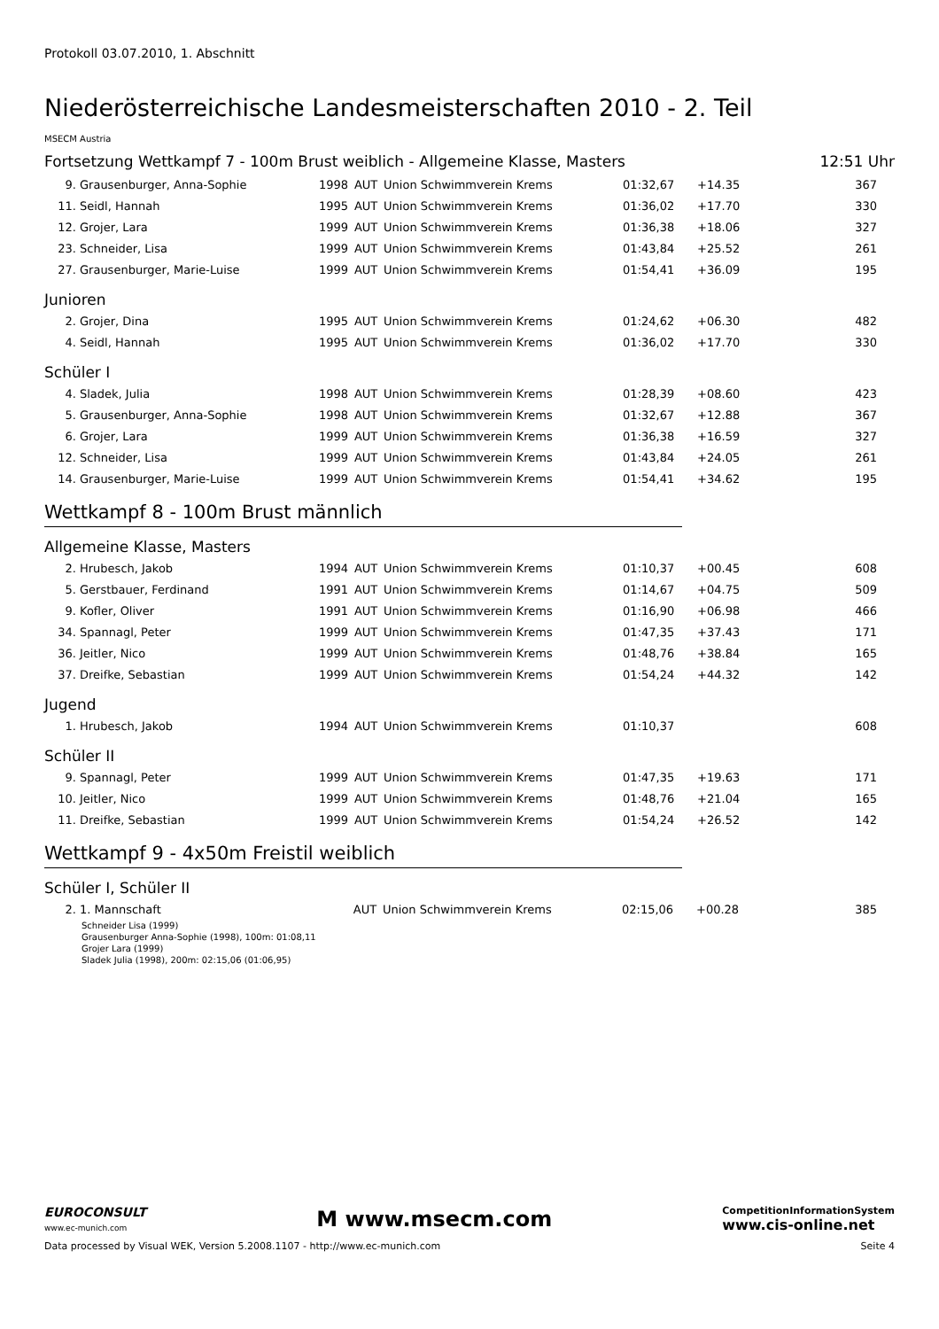Protokoll 03.07.2010, 1. Abschnitt
Niederösterreichische Landesmeisterschaften 2010 - 2. Teil
MSECM Austria
Fortsetzung Wettkampf 7 - 100m Brust weiblich - Allgemeine Klasse, Masters 12:51 Uhr
| 9. | Grausenburger, Anna-Sophie | 1998 | AUT | Union Schwimmverein Krems | 01:32,67 | +14.35 | 367 |
| 11. | Seidl, Hannah | 1995 | AUT | Union Schwimmverein Krems | 01:36,02 | +17.70 | 330 |
| 12. | Grojer, Lara | 1999 | AUT | Union Schwimmverein Krems | 01:36,38 | +18.06 | 327 |
| 23. | Schneider, Lisa | 1999 | AUT | Union Schwimmverein Krems | 01:43,84 | +25.52 | 261 |
| 27. | Grausenburger, Marie-Luise | 1999 | AUT | Union Schwimmverein Krems | 01:54,41 | +36.09 | 195 |
Junioren
| 2. | Grojer, Dina | 1995 | AUT | Union Schwimmverein Krems | 01:24,62 | +06.30 | 482 |
| 4. | Seidl, Hannah | 1995 | AUT | Union Schwimmverein Krems | 01:36,02 | +17.70 | 330 |
Schüler I
| 4. | Sladek, Julia | 1998 | AUT | Union Schwimmverein Krems | 01:28,39 | +08.60 | 423 |
| 5. | Grausenburger, Anna-Sophie | 1998 | AUT | Union Schwimmverein Krems | 01:32,67 | +12.88 | 367 |
| 6. | Grojer, Lara | 1999 | AUT | Union Schwimmverein Krems | 01:36,38 | +16.59 | 327 |
| 12. | Schneider, Lisa | 1999 | AUT | Union Schwimmverein Krems | 01:43,84 | +24.05 | 261 |
| 14. | Grausenburger, Marie-Luise | 1999 | AUT | Union Schwimmverein Krems | 01:54,41 | +34.62 | 195 |
Wettkampf 8 - 100m Brust männlich
Allgemeine Klasse, Masters
| 2. | Hrubesch, Jakob | 1994 | AUT | Union Schwimmverein Krems | 01:10,37 | +00.45 | 608 |
| 5. | Gerstbauer, Ferdinand | 1991 | AUT | Union Schwimmverein Krems | 01:14,67 | +04.75 | 509 |
| 9. | Kofler, Oliver | 1991 | AUT | Union Schwimmverein Krems | 01:16,90 | +06.98 | 466 |
| 34. | Spannagl, Peter | 1999 | AUT | Union Schwimmverein Krems | 01:47,35 | +37.43 | 171 |
| 36. | Jeitler, Nico | 1999 | AUT | Union Schwimmverein Krems | 01:48,76 | +38.84 | 165 |
| 37. | Dreifke, Sebastian | 1999 | AUT | Union Schwimmverein Krems | 01:54,24 | +44.32 | 142 |
Jugend
| 1. | Hrubesch, Jakob | 1994 | AUT | Union Schwimmverein Krems | 01:10,37 | | 608 |
Schüler II
| 9. | Spannagl, Peter | 1999 | AUT | Union Schwimmverein Krems | 01:47,35 | +19.63 | 171 |
| 10. | Jeitler, Nico | 1999 | AUT | Union Schwimmverein Krems | 01:48,76 | +21.04 | 165 |
| 11. | Dreifke, Sebastian | 1999 | AUT | Union Schwimmverein Krems | 01:54,24 | +26.52 | 142 |
Wettkampf 9 - 4x50m Freistil weiblich
Schüler I, Schüler II
| 2. | 1. Mannschaft | | AUT | Union Schwimmverein Krems | 02:15,06 | +00.28 | 385 |
Schneider Lisa (1999)
Grausenburger Anna-Sophie (1998), 100m: 01:08,11
Grojer Lara (1999)
Sladek Julia (1998), 200m: 02:15,06 (01:06,95)
EUROCONSULT
www.ec-munich.com M www.msecm.com CompetitionInformationSystem
www.cis-online.net
Data processed by Visual WEK, Version 5.2008.1107 - http://www.ec-munich.com Seite 4